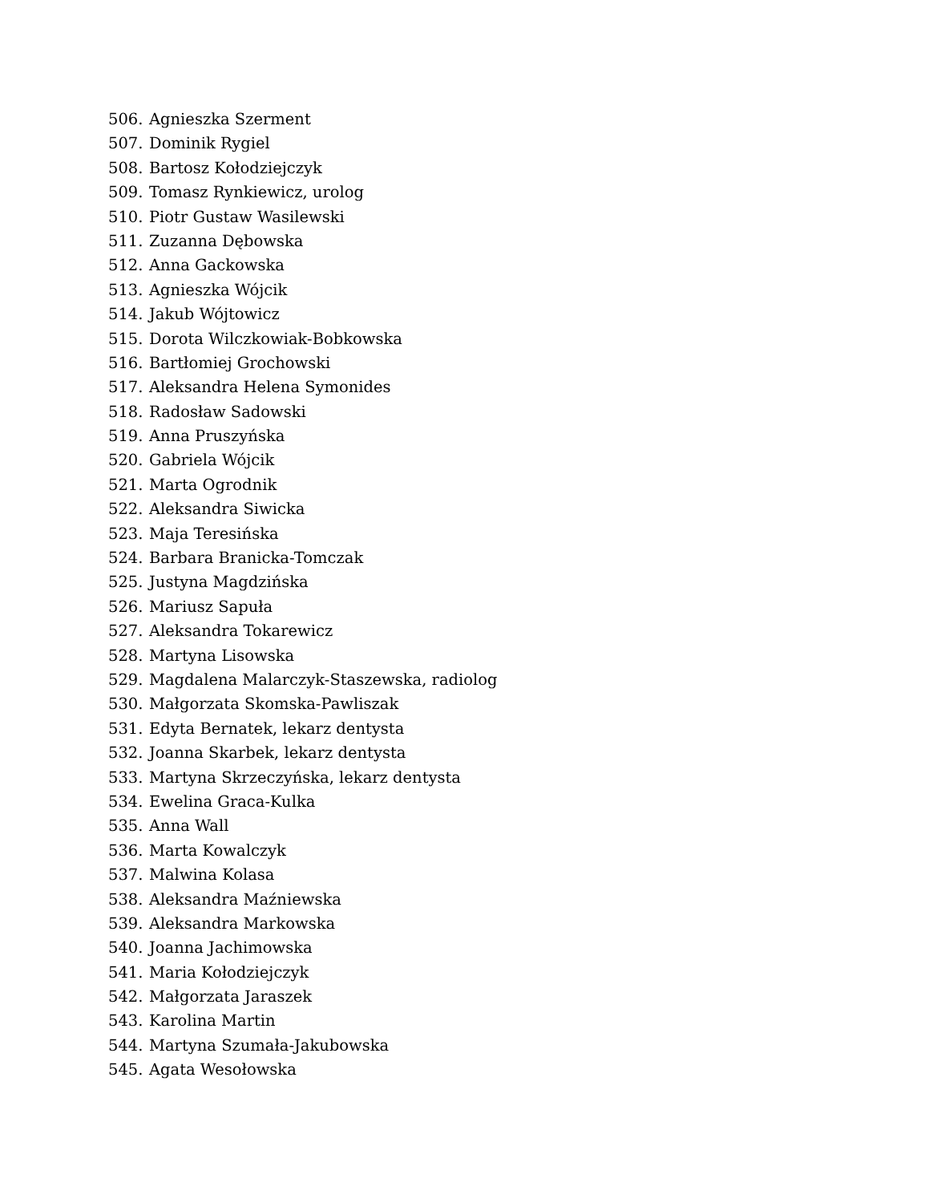506. Agnieszka Szerment
507. Dominik Rygiel
508. Bartosz Kołodziejczyk
509. Tomasz Rynkiewicz, urolog
510. Piotr Gustaw Wasilewski
511. Zuzanna Dębowska
512. Anna Gackowska
513. Agnieszka Wójcik
514. Jakub Wójtowicz
515. Dorota Wilczkowiak-Bobkowska
516. Bartłomiej Grochowski
517. Aleksandra Helena Symonides
518. Radosław Sadowski
519. Anna Pruszyńska
520. Gabriela Wójcik
521. Marta Ogrodnik
522. Aleksandra Siwicka
523. Maja Teresińska
524. Barbara Branicka-Tomczak
525. Justyna Magdzińska
526. Mariusz Sapuła
527. Aleksandra Tokarewicz
528. Martyna Lisowska
529. Magdalena Malarczyk-Staszewska, radiolog
530. Małgorzata Skomska-Pawliszak
531. Edyta Bernatek, lekarz dentysta
532. Joanna Skarbek, lekarz dentysta
533. Martyna Skrzeczyńska, lekarz dentysta
534. Ewelina Graca-Kulka
535. Anna Wall
536. Marta Kowalczyk
537. Malwina Kolasa
538. Aleksandra Maźniewska
539. Aleksandra Markowska
540. Joanna Jachimowska
541. Maria Kołodziejczyk
542. Małgorzata Jaraszek
543. Karolina Martin
544. Martyna Szumała-Jakubowska
545. Agata Wesołowska